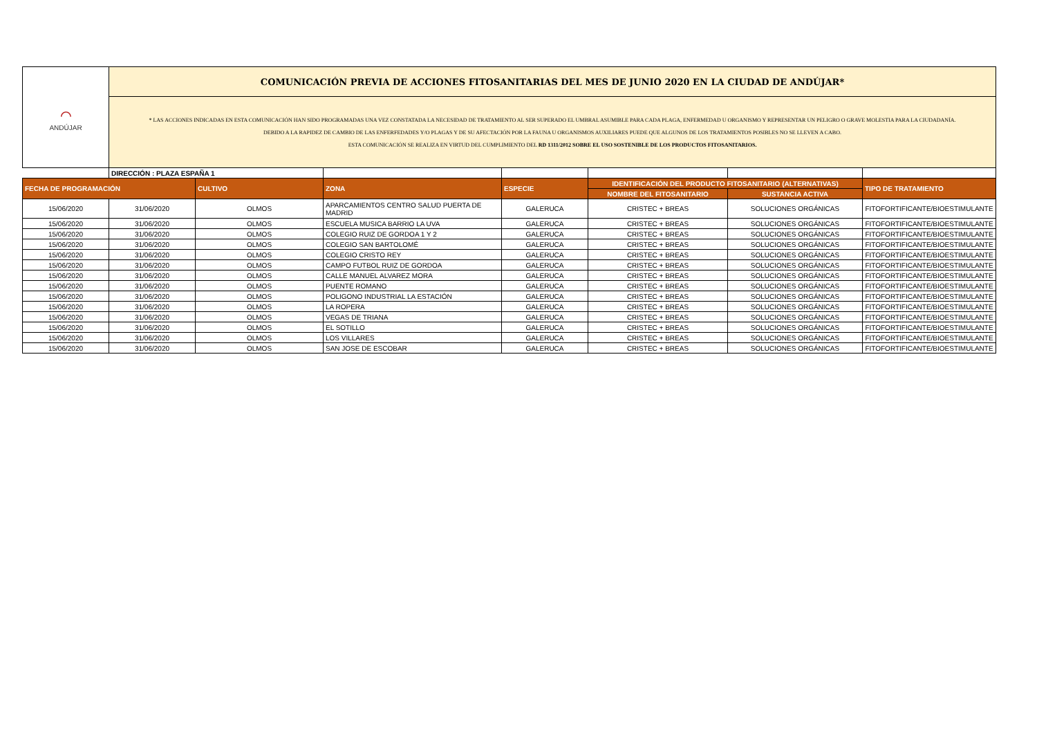| ⌒ ANDÚJAR | COMUNICACIÓN PREVIA DE ACCIONES FITOSANITARIAS DEL MES DE JUNIO 2020 EN LA CIUDAD DE ANDÚJAR* | | | | | | |
| | * LAS ACCIONES INDICADAS EN ESTA COMUNICACIÓN HAN SIDO PROGRAMADAS UNA VEZ CONSTATADA LA NECESIDAD DE TRATAMIENTO AL SER SUPERADO EL UMBRAL ASUMIBLE PARA CADA PLAGA, ENFERMEDAD U ORGANISMO Y REPRESENTAR UN PELIGRO O GRAVE MOLESTIA PARA LA CIUDADANÍA. DEBIDO A LA RAPIDEZ DE CAMBIO DE LAS ENFERFEDADES Y/O PLAGAS Y DE SU AFECTACIÓN POR LA FAUNA U ORGANISMOS AUXILIARES PUEDE QUE ALGUNOS DE LOS TRATAMIENTOS POSIBLES NO SE LLEVEN A CABO. ESTA COMUNICACIÓN SE REALIZA EN VIRTUD DEL CUMPLIMIENTO DEL RD 1311/2012 SOBRE EL USO SOSTENIBLE DE LOS PRODUCTOS FITOSANITARIOS. | | | | | | |
| | DIRECCIÓN : PLAZA ESPAÑA 1 | | | | | | |
| FECHA DE PROGRAMACIÓN | | CULTIVO | ZONA | ESPECIE | IDENTIFICACIÓN DEL PRODUCTO FITOSANITARIO (ALTERNATIVAS) | | TIPO DE TRATAMIENTO |
| | | | | | NOMBRE DEL FITOSANITARIO | SUSTANCIA ACTIVA | |
| 15/06/2020 | 31/06/2020 | OLMOS | APARCAMIENTOS CENTRO SALUD PUERTA DE MADRID | GALERUCA | CRISTEC + BREAS | SOLUCIONES ORGÁNICAS | FITOFORTIFICANTE/BIOESTIMULANTE |
| 15/06/2020 | 31/06/2020 | OLMOS | ESCUELA MUSICA BARRIO LA UVA | GALERUCA | CRISTEC + BREAS | SOLUCIONES ORGÁNICAS | FITOFORTIFICANTE/BIOESTIMULANTE |
| 15/06/2020 | 31/06/2020 | OLMOS | COLEGIO RUIZ DE GORDOA 1 Y 2 | GALERUCA | CRISTEC + BREAS | SOLUCIONES ORGÁNICAS | FITOFORTIFICANTE/BIOESTIMULANTE |
| 15/06/2020 | 31/06/2020 | OLMOS | COLEGIO SAN BARTOLOMÉ | GALERUCA | CRISTEC + BREAS | SOLUCIONES ORGÁNICAS | FITOFORTIFICANTE/BIOESTIMULANTE |
| 15/06/2020 | 31/06/2020 | OLMOS | COLEGIO CRISTO REY | GALERUCA | CRISTEC + BREAS | SOLUCIONES ORGÁNICAS | FITOFORTIFICANTE/BIOESTIMULANTE |
| 15/06/2020 | 31/06/2020 | OLMOS | CAMPO FUTBOL RUIZ DE GORDOA | GALERUCA | CRISTEC + BREAS | SOLUCIONES ORGÁNICAS | FITOFORTIFICANTE/BIOESTIMULANTE |
| 15/06/2020 | 31/06/2020 | OLMOS | CALLE MANUEL ALVAREZ MORA | GALERUCA | CRISTEC + BREAS | SOLUCIONES ORGÁNICAS | FITOFORTIFICANTE/BIOESTIMULANTE |
| 15/06/2020 | 31/06/2020 | OLMOS | PUENTE ROMANO | GALERUCA | CRISTEC + BREAS | SOLUCIONES ORGÁNICAS | FITOFORTIFICANTE/BIOESTIMULANTE |
| 15/06/2020 | 31/06/2020 | OLMOS | POLIGONO INDUSTRIAL LA ESTACIÓN | GALERUCA | CRISTEC + BREAS | SOLUCIONES ORGÁNICAS | FITOFORTIFICANTE/BIOESTIMULANTE |
| 15/06/2020 | 31/06/2020 | OLMOS | LA ROPERA | GALERUCA | CRISTEC + BREAS | SOLUCIONES ORGÁNICAS | FITOFORTIFICANTE/BIOESTIMULANTE |
| 15/06/2020 | 31/06/2020 | OLMOS | VEGAS DE TRIANA | GALERUCA | CRISTEC + BREAS | SOLUCIONES ORGÁNICAS | FITOFORTIFICANTE/BIOESTIMULANTE |
| 15/06/2020 | 31/06/2020 | OLMOS | EL SOTILLO | GALERUCA | CRISTEC + BREAS | SOLUCIONES ORGÁNICAS | FITOFORTIFICANTE/BIOESTIMULANTE |
| 15/06/2020 | 31/06/2020 | OLMOS | LOS VILLARES | GALERUCA | CRISTEC + BREAS | SOLUCIONES ORGÁNICAS | FITOFORTIFICANTE/BIOESTIMULANTE |
| 15/06/2020 | 31/06/2020 | OLMOS | SAN JOSE DE ESCOBAR | GALERUCA | CRISTEC + BREAS | SOLUCIONES ORGÁNICAS | FITOFORTIFICANTE/BIOESTIMULANTE |